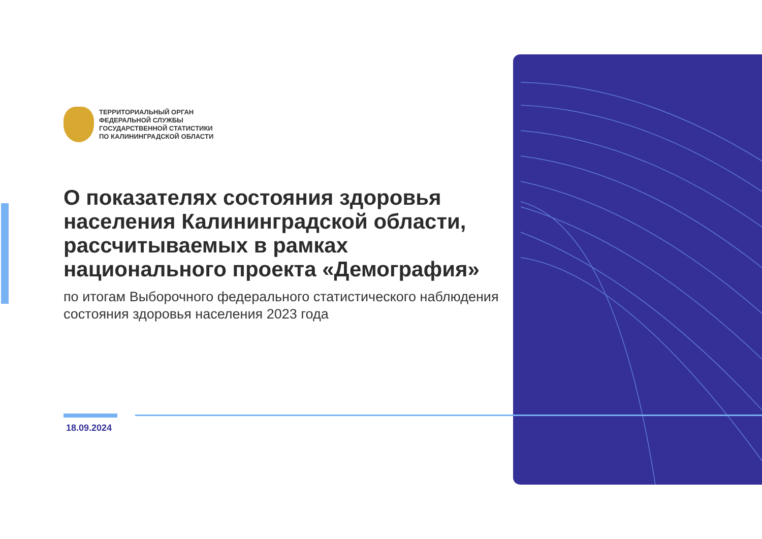ТЕРРИТОРИАЛЬНЫЙ ОРГАН
ФЕДЕРАЛЬНОЙ СЛУЖБЫ
ГОСУДАРСТВЕННОЙ СТАТИСТИКИ
ПО КАЛИНИНГРАДСКОЙ ОБЛАСТИ
О показателях состояния здоровья населения Калининградской области, рассчитываемых в рамках национального проекта «Демография»
по итогам Выборочного федерального статистического наблюдения состояния здоровья населения 2023 года
18.09.2024